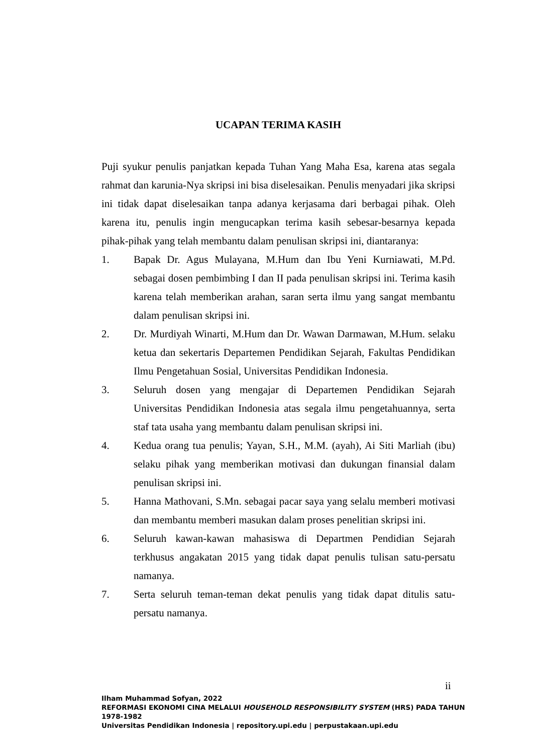UCAPAN TERIMA KASIH
Puji syukur penulis panjatkan kepada Tuhan Yang Maha Esa, karena atas segala rahmat dan karunia-Nya skripsi ini bisa diselesaikan. Penulis menyadari jika skripsi ini tidak dapat diselesaikan tanpa adanya kerjasama dari berbagai pihak. Oleh karena itu, penulis ingin mengucapkan terima kasih sebesar-besarnya kepada pihak-pihak yang telah membantu dalam penulisan skripsi ini, diantaranya:
1. Bapak Dr. Agus Mulayana, M.Hum dan Ibu Yeni Kurniawati, M.Pd. sebagai dosen pembimbing I dan II pada penulisan skripsi ini. Terima kasih karena telah memberikan arahan, saran serta ilmu yang sangat membantu dalam penulisan skripsi ini.
2. Dr. Murdiyah Winarti, M.Hum dan Dr. Wawan Darmawan, M.Hum. selaku ketua dan sekertaris Departemen Pendidikan Sejarah, Fakultas Pendidikan Ilmu Pengetahuan Sosial, Universitas Pendidikan Indonesia.
3. Seluruh dosen yang mengajar di Departemen Pendidikan Sejarah Universitas Pendidikan Indonesia atas segala ilmu pengetahuannya, serta staf tata usaha yang membantu dalam penulisan skripsi ini.
4. Kedua orang tua penulis; Yayan, S.H., M.M. (ayah), Ai Siti Marliah (ibu) selaku pihak yang memberikan motivasi dan dukungan finansial dalam penulisan skripsi ini.
5. Hanna Mathovani, S.Mn. sebagai pacar saya yang selalu memberi motivasi dan membantu memberi masukan dalam proses penelitian skripsi ini.
6. Seluruh kawan-kawan mahasiswa di Departmen Pendidian Sejarah terkhusus angakatan 2015 yang tidak dapat penulis tulisan satu-persatu namanya.
7. Serta seluruh teman-teman dekat penulis yang tidak dapat ditulis satu-persatu namanya.
ii
Ilham Muhammad Sofyan, 2022
REFORMASI EKONOMI CINA MELALUI HOUSEHOLD RESPONSIBILITY SYSTEM (HRS) PADA TAHUN
1978-1982
Universitas Pendidikan Indonesia | repository.upi.edu | perpustakaan.upi.edu